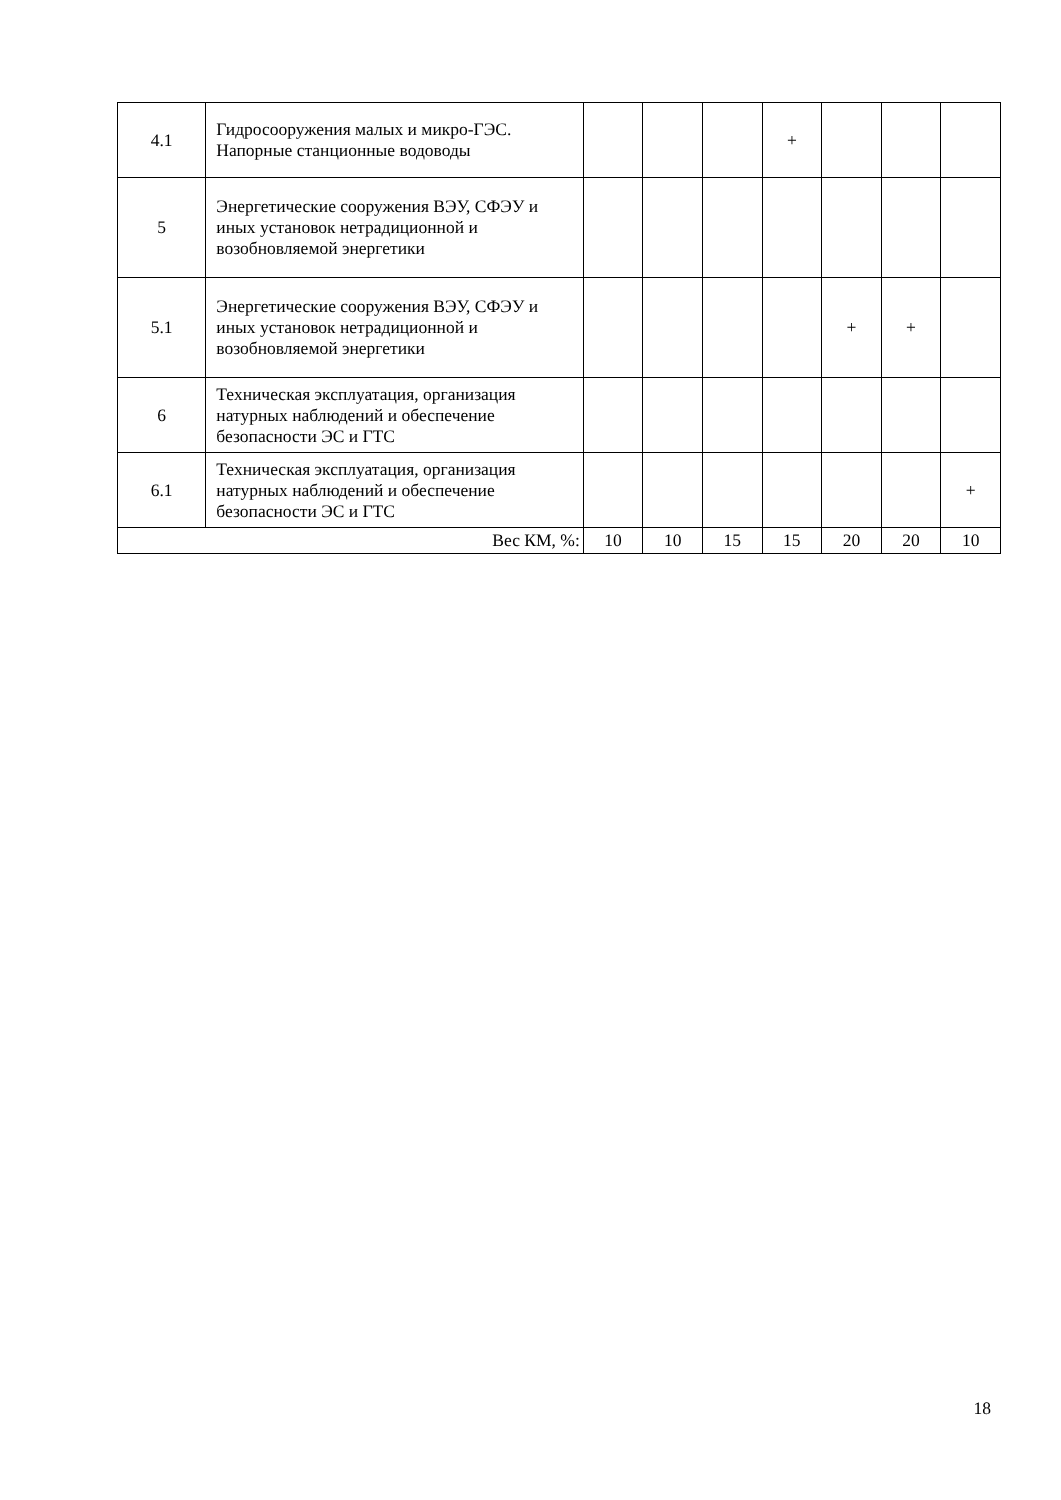| 4.1 | Гидросооружения малых и микро-ГЭС. Напорные станционные водоводы | | | | + | | | |
| 5 | Энергетические сооружения ВЭУ, СФЭУ и иных установок нетрадиционной и возобновляемой энергетики | | | | | | | |
| 5.1 | Энергетические сооружения ВЭУ, СФЭУ и иных установок нетрадиционной и возобновляемой энергетики | | | | | + | + | |
| 6 | Техническая эксплуатация, организация натурных наблюдений и обеспечение безопасности ЭС и ГТС | | | | | | | |
| 6.1 | Техническая эксплуатация, организация натурных наблюдений и обеспечение безопасности ЭС и ГТС | | | | | | | + |
| Вес КМ, %: | | 10 | 10 | 15 | 15 | 20 | 20 | 10 |
18